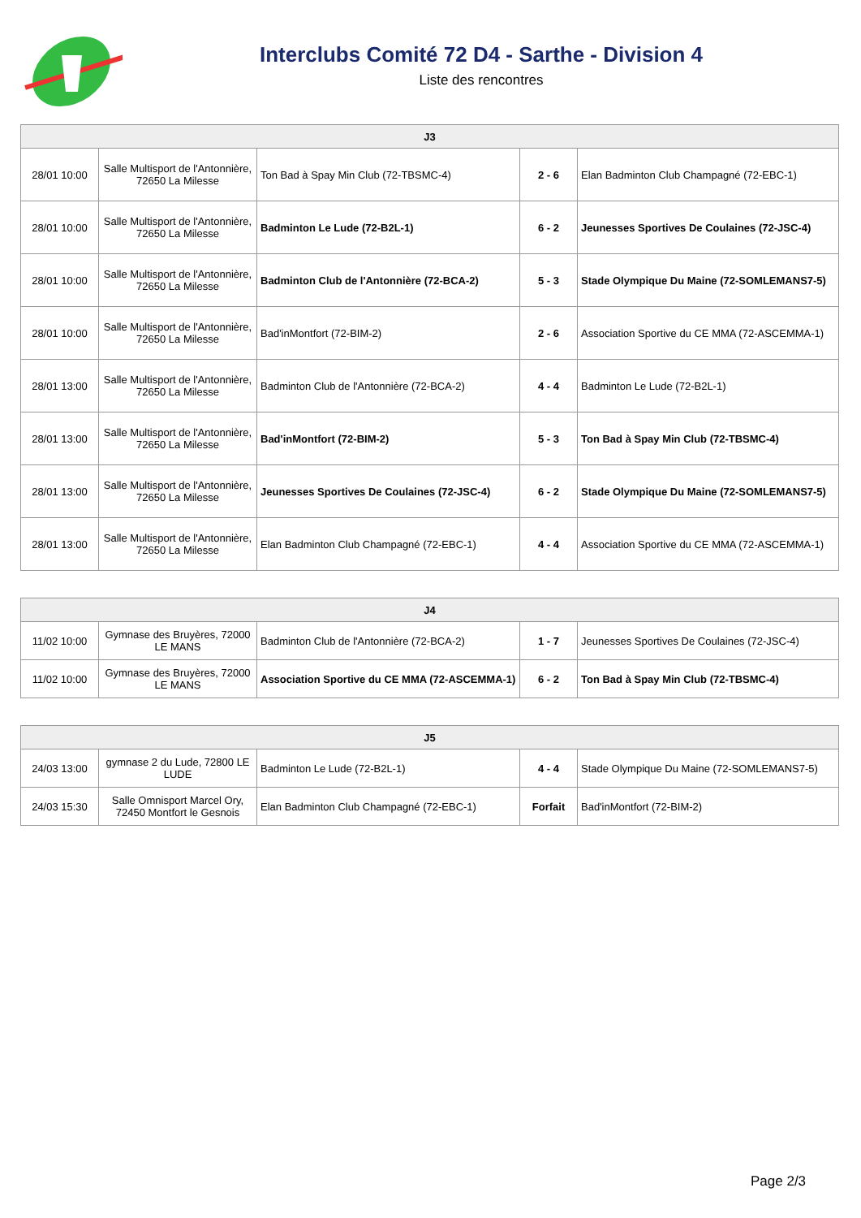Interclubs Comité 72 D4 - Sarthe - Division 4
Liste des rencontres
| J3 | | | | |
| --- | --- | --- | --- | --- |
| 28/01 10:00 | Salle Multisport de l'Antonnière, 72650 La Milesse | Ton Bad à Spay Min Club (72-TBSMC-4) | 2 - 6 | Elan Badminton Club Champagné (72-EBC-1) |
| 28/01 10:00 | Salle Multisport de l'Antonnière, 72650 La Milesse | Badminton Le Lude (72-B2L-1) | 6 - 2 | Jeunesses Sportives De Coulaines (72-JSC-4) |
| 28/01 10:00 | Salle Multisport de l'Antonnière, 72650 La Milesse | Badminton Club de l'Antonnière (72-BCA-2) | 5 - 3 | Stade Olympique Du Maine (72-SOMLEMANS7-5) |
| 28/01 10:00 | Salle Multisport de l'Antonnière, 72650 La Milesse | Bad'inMontfort (72-BIM-2) | 2 - 6 | Association Sportive du CE MMA (72-ASCEMMA-1) |
| 28/01 13:00 | Salle Multisport de l'Antonnière, 72650 La Milesse | Badminton Club de l'Antonnière (72-BCA-2) | 4 - 4 | Badminton Le Lude (72-B2L-1) |
| 28/01 13:00 | Salle Multisport de l'Antonnière, 72650 La Milesse | Bad'inMontfort (72-BIM-2) | 5 - 3 | Ton Bad à Spay Min Club (72-TBSMC-4) |
| 28/01 13:00 | Salle Multisport de l'Antonnière, 72650 La Milesse | Jeunesses Sportives De Coulaines (72-JSC-4) | 6 - 2 | Stade Olympique Du Maine (72-SOMLEMANS7-5) |
| 28/01 13:00 | Salle Multisport de l'Antonnière, 72650 La Milesse | Elan Badminton Club Champagné (72-EBC-1) | 4 - 4 | Association Sportive du CE MMA (72-ASCEMMA-1) |
| J4 | | | | |
| --- | --- | --- | --- | --- |
| 11/02 10:00 | Gymnase des Bruyères, 72000 LE MANS | Badminton Club de l'Antonnière (72-BCA-2) | 1 - 7 | Jeunesses Sportives De Coulaines (72-JSC-4) |
| 11/02 10:00 | Gymnase des Bruyères, 72000 LE MANS | Association Sportive du CE MMA (72-ASCEMMA-1) | 6 - 2 | Ton Bad à Spay Min Club (72-TBSMC-4) |
| J5 | | | | |
| --- | --- | --- | --- | --- |
| 24/03 13:00 | gymnase 2 du Lude, 72800 LE LUDE | Badminton Le Lude (72-B2L-1) | 4 - 4 | Stade Olympique Du Maine (72-SOMLEMANS7-5) |
| 24/03 15:30 | Salle Omnisport Marcel Ory, 72450 Montfort le Gesnois | Elan Badminton Club Champagné (72-EBC-1) | Forfait | Bad'inMontfort (72-BIM-2) |
Page 2/3